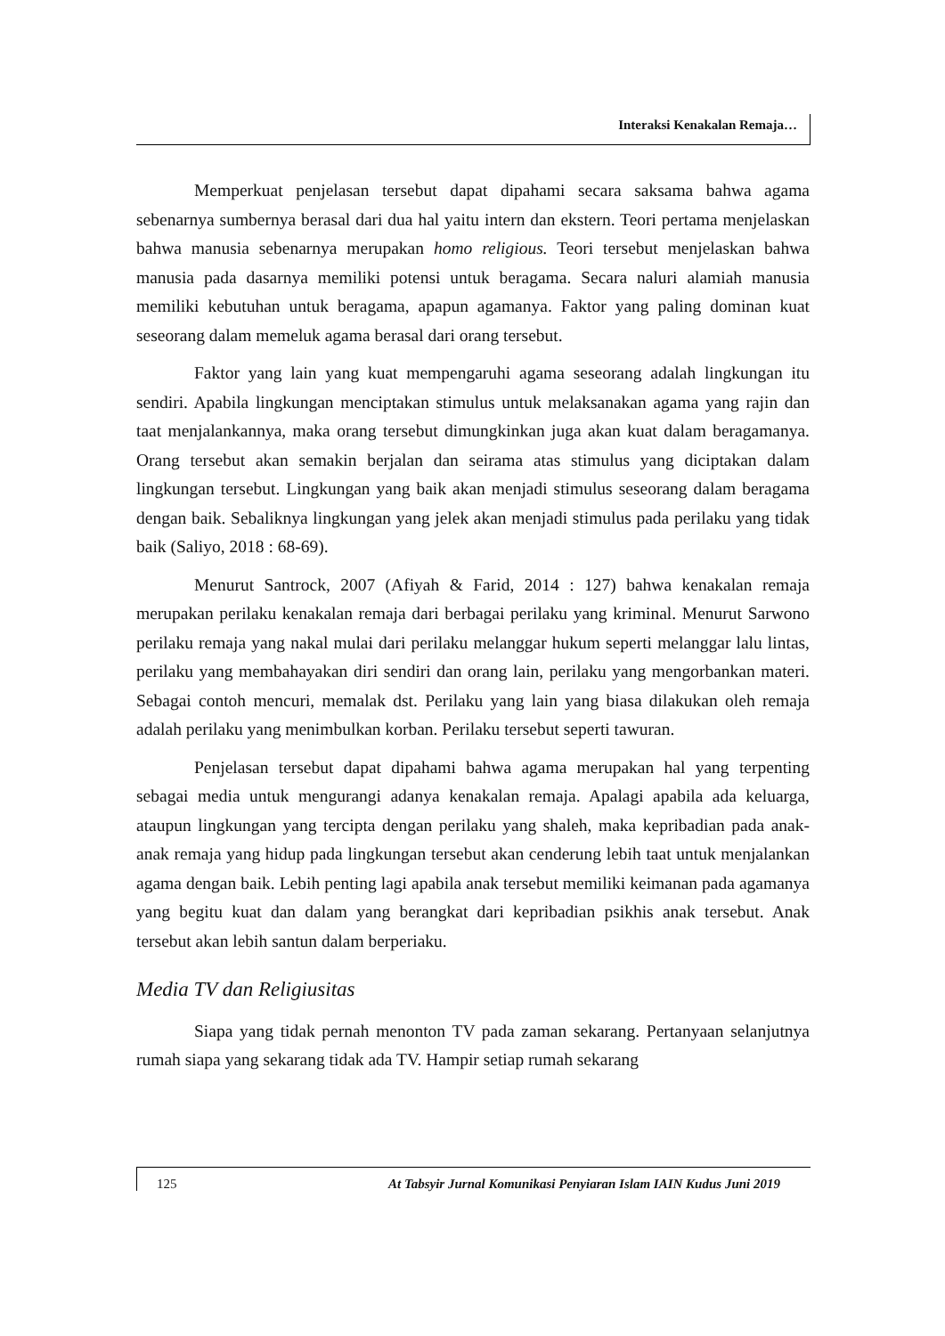Interaksi Kenakalan Remaja…
Memperkuat penjelasan tersebut dapat dipahami secara saksama bahwa agama sebenarnya sumbernya berasal dari dua hal yaitu intern dan ekstern. Teori pertama menjelaskan bahwa manusia sebenarnya merupakan homo religious. Teori tersebut menjelaskan bahwa manusia pada dasarnya memiliki potensi untuk beragama. Secara naluri alamiah manusia memiliki kebutuhan untuk beragama, apapun agamanya. Faktor yang paling dominan kuat seseorang dalam memeluk agama berasal dari orang tersebut.
Faktor yang lain yang kuat mempengaruhi agama seseorang adalah lingkungan itu sendiri. Apabila lingkungan menciptakan stimulus untuk melaksanakan agama yang rajin dan taat menjalankannya, maka orang tersebut dimungkinkan juga akan kuat dalam beragamanya. Orang tersebut akan semakin berjalan dan seirama atas stimulus yang diciptakan dalam lingkungan tersebut. Lingkungan yang baik akan menjadi stimulus seseorang dalam beragama dengan baik. Sebaliknya lingkungan yang jelek akan menjadi stimulus pada perilaku yang tidak baik (Saliyo, 2018 : 68-69).
Menurut Santrock, 2007 (Afiyah & Farid, 2014 : 127) bahwa kenakalan remaja merupakan perilaku kenakalan remaja dari berbagai perilaku yang kriminal. Menurut Sarwono perilaku remaja yang nakal mulai dari perilaku melanggar hukum seperti melanggar lalu lintas, perilaku yang membahayakan diri sendiri dan orang lain, perilaku yang mengorbankan materi. Sebagai contoh mencuri, memalak dst. Perilaku yang lain yang biasa dilakukan oleh remaja adalah perilaku yang menimbulkan korban. Perilaku tersebut seperti tawuran.
Penjelasan tersebut dapat dipahami bahwa agama merupakan hal yang terpenting sebagai media untuk mengurangi adanya kenakalan remaja. Apalagi apabila ada keluarga, ataupun lingkungan yang tercipta dengan perilaku yang shaleh, maka kepribadian pada anak-anak remaja yang hidup pada lingkungan tersebut akan cenderung lebih taat untuk menjalankan agama dengan baik. Lebih penting lagi apabila anak tersebut memiliki keimanan pada agamanya yang begitu kuat dan dalam yang berangkat dari kepribadian psikhis anak tersebut. Anak tersebut akan lebih santun dalam berperiaku.
Media TV dan Religiusitas
Siapa yang tidak pernah menonton TV pada zaman sekarang. Pertanyaan selanjutnya rumah siapa yang sekarang tidak ada TV. Hampir setiap rumah sekarang
125 At Tabsyir Jurnal Komunikasi Penyiaran Islam IAIN Kudus Juni 2019